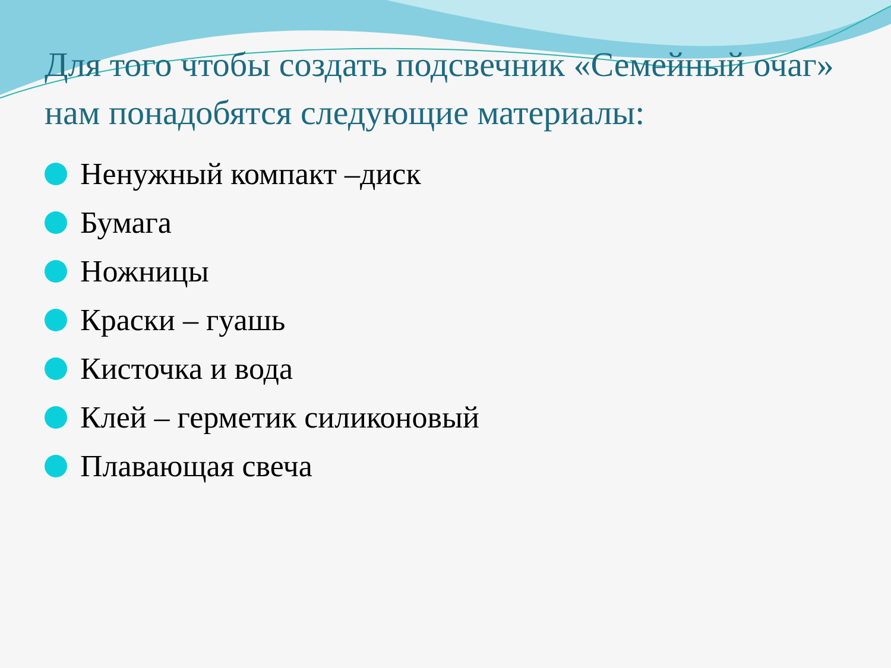Для того чтобы создать подсвечник «Семейный очаг» нам понадобятся следующие материалы:
Ненужный компакт –диск
Бумага
Ножницы
Краски – гуашь
Кисточка и вода
Клей – герметик силиконовый
Плавающая свеча